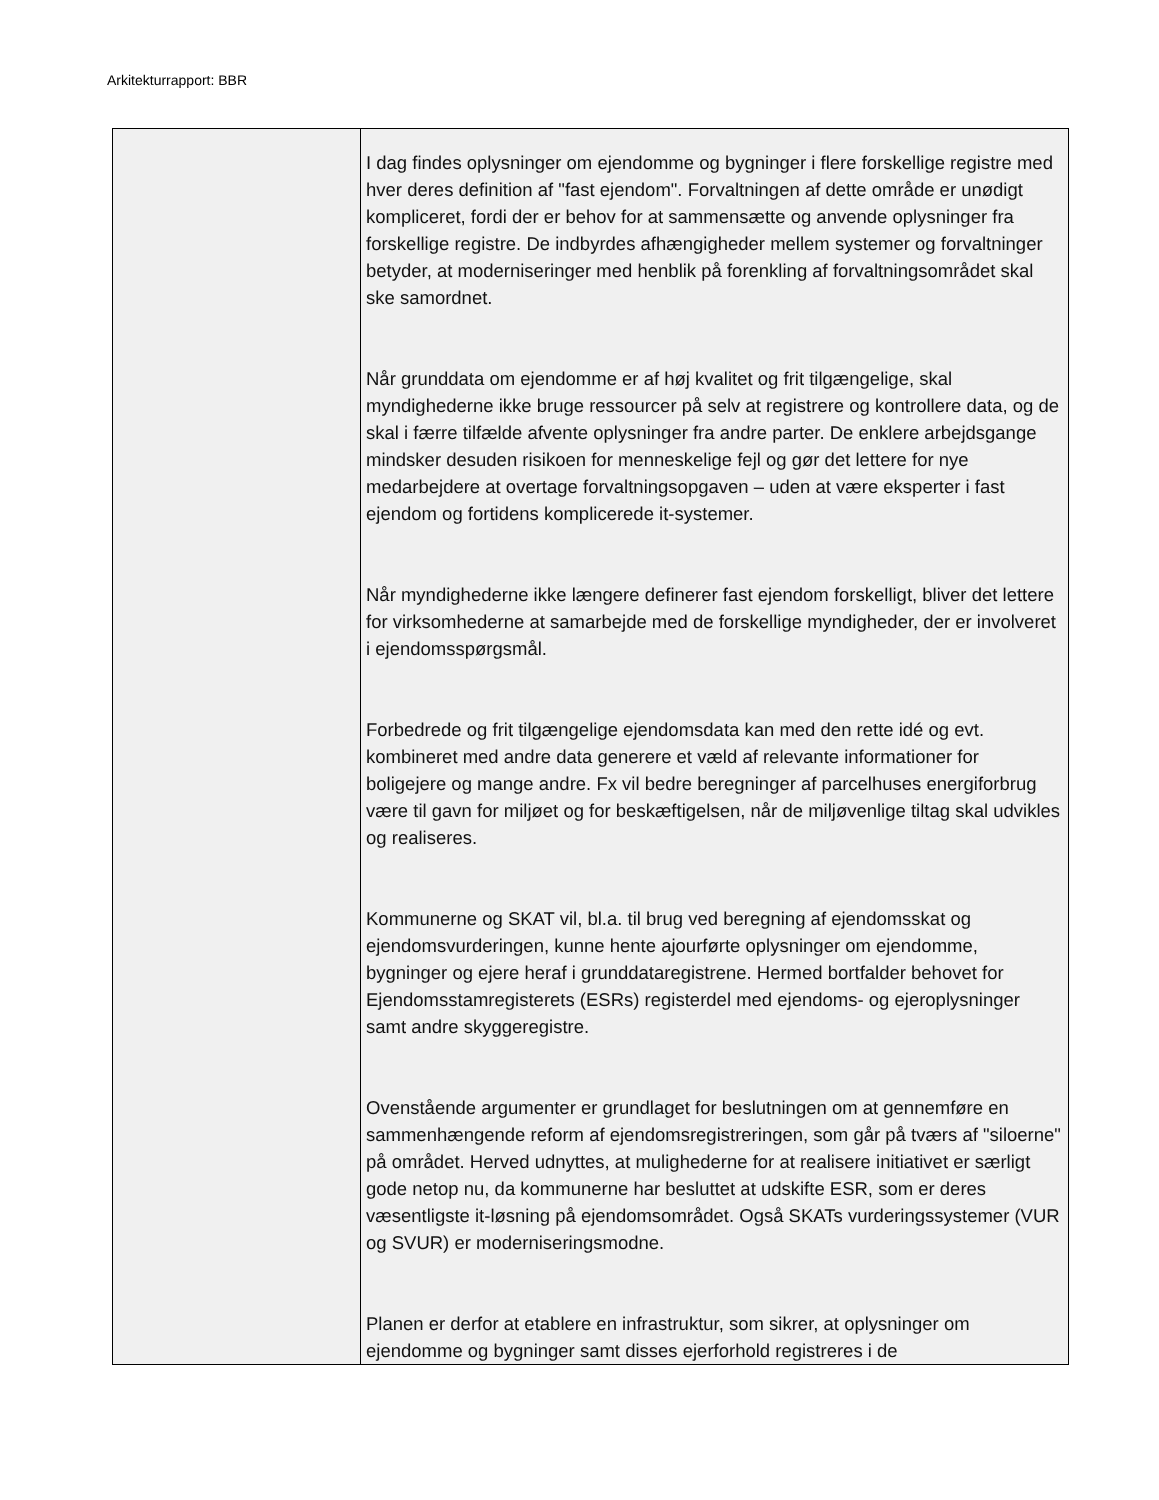Arkitekturrapport: BBR
| | I dag findes oplysninger om ejendomme og bygninger i flere forskellige registre med hver deres definition af "fast ejendom". Forvaltningen af dette område er unødigt kompliceret, fordi der er behov for at sammensætte og anvende oplysninger fra forskellige registre. De indbyrdes afhængigheder mellem systemer og forvaltninger betyder, at moderniseringer med henblik på forenkling af forvaltningsområdet skal ske samordnet. Når grunddata om ejendomme er af høj kvalitet og frit tilgængelige, skal myndighederne ikke bruge ressourcer på selv at registrere og kontrollere data, og de skal i færre tilfælde afvente oplysninger fra andre parter. De enklere arbejdsgange mindsker desuden risikoen for menneskelige fejl og gør det lettere for nye medarbejdere at overtage forvaltningsopgaven – uden at være eksperter i fast ejendom og fortidens komplicerede it-systemer. Når myndighederne ikke længere definerer fast ejendom forskelligt, bliver det lettere for virksomhederne at samarbejde med de forskellige myndigheder, der er involveret i ejendomsspørgsmål. Forbedrede og frit tilgængelige ejendomsdata kan med den rette idé og evt. kombineret med andre data generere et væld af relevante informationer for boligejere og mange andre. Fx vil bedre beregninger af parcelhuses energiforbrug være til gavn for miljøet og for beskæftigelsen, når de miljøvenlige tiltag skal udvikles og realiseres. Kommunerne og SKAT vil, bl.a. til brug ved beregning af ejendomsskat og ejendomsvurderingen, kunne hente ajourførte oplysninger om ejendomme, bygninger og ejere heraf i grunddataregistrene. Hermed bortfalder behovet for Ejendomsstamregisterets (ESRs) registerdel med ejendoms- og ejeroplysninger samt andre skyggeregistre. Ovenstående argumenter er grundlaget for beslutningen om at gennemføre en sammenhængende reform af ejendomsregistreringen, som går på tværs af "siloerne" på området. Herved udnyttes, at mulighederne for at realisere initiativet er særligt gode netop nu, da kommunerne har besluttet at udskifte ESR, som er deres væsentligste it-løsning på ejendomsområdet. Også SKATs vurderingssystemer (VUR og SVUR) er moderniseringsmodne. Planen er derfor at etablere en infrastruktur, som sikrer, at oplysninger om ejendomme og bygninger samt disses ejerforhold registreres i de |